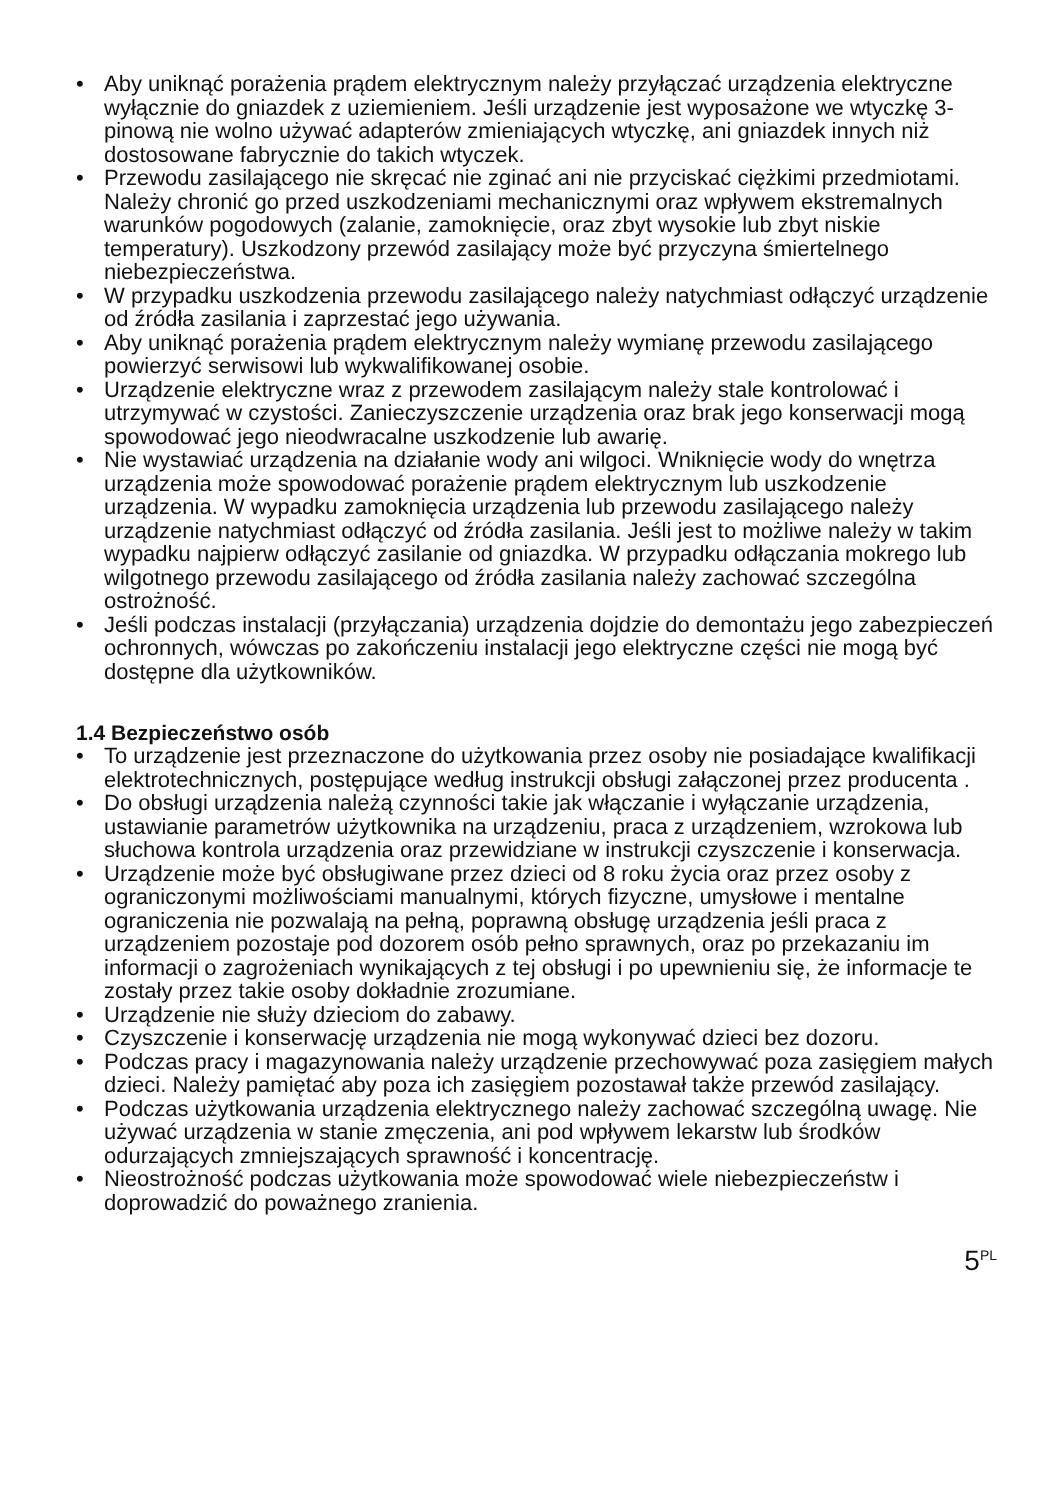• Aby uniknąć porażenia prądem elektrycznym należy przyłączać urządzenia elektryczne wyłącznie do gniazdek z uziemieniem. Jeśli urządzenie jest wyposażone we wtyczkę 3-pinową nie wolno używać adapterów zmieniających wtyczkę, ani gniazdek innych niż dostosowane fabrycznie do takich wtyczek.
• Przewodu zasilającego nie skręcać nie zginać ani nie przyciskać ciężkimi przedmiotami. Należy chronić go przed uszkodzeniami mechanicznymi oraz wpływem ekstremalnych warunków pogodowych (zalanie, zamoknięcie, oraz zbyt wysokie lub zbyt niskie temperatury). Uszkodzony przewód zasilający może być przyczyna śmiertelnego niebezpieczeństwa.
• W przypadku uszkodzenia przewodu zasilającego należy natychmiast odłączyć urządzenie od źródła zasilania i zaprzestać jego używania.
• Aby uniknąć porażenia prądem elektrycznym należy wymianę przewodu zasilającego powierzyć serwisowi lub wykwalifikowanej osobie.
• Urządzenie elektryczne wraz z przewodem zasilającym należy stale kontrolować i utrzymywać w czystości. Zanieczyszczenie urządzenia oraz brak jego konserwacji mogą spowodować jego nieodwracalne uszkodzenie lub awarię.
• Nie wystawiać urządzenia na działanie wody ani wilgoci. Wniknięcie wody do wnętrza urządzenia może spowodować porażenie prądem elektrycznym lub uszkodzenie urządzenia. W wypadku zamoknięcia urządzenia lub przewodu zasilającego należy urządzenie natychmiast odłączyć od źródła zasilania. Jeśli jest to możliwe należy w takim wypadku najpierw odłączyć zasilanie od gniazdka. W przypadku odłączania mokrego lub wilgotnego przewodu zasilającego od źródła zasilania należy zachować szczególna ostrożność.
• Jeśli podczas instalacji (przyłączania) urządzenia dojdzie do demontażu jego zabezpieczeń ochronnych, wówczas po zakończeniu instalacji jego elektryczne części nie mogą być dostępne dla użytkowników.
1.4 Bezpieczeństwo osób
• To urządzenie jest przeznaczone do użytkowania przez osoby nie posiadające kwalifikacji elektrotechnicznych, postępujące według instrukcji obsługi załączonej przez producenta .
• Do obsługi urządzenia należą czynności takie jak włączanie i wyłączanie urządzenia, ustawianie parametrów użytkownika na urządzeniu, praca z urządzeniem, wzrokowa lub słuchowa kontrola urządzenia oraz przewidziane w instrukcji czyszczenie i konserwacja.
• Urządzenie może być obsługiwane przez dzieci od 8 roku życia oraz przez osoby z ograniczonymi możliwościami manualnymi, których fizyczne, umysłowe i mentalne ograniczenia nie pozwalają na pełną, poprawną obsługę urządzenia jeśli praca z urządzeniem pozostaje pod dozorem osób pełno sprawnych, oraz po przekazaniu im informacji o zagrożeniach wynikających z tej obsługi i po upewnieniu się, że informacje te zostały przez takie osoby dokładnie zrozumiane.
• Urządzenie nie służy dzieciom do zabawy.
• Czyszczenie i konserwację urządzenia nie mogą wykonywać dzieci bez dozoru.
• Podczas pracy i magazynowania należy urządzenie przechowywać poza zasięgiem małych dzieci. Należy pamiętać aby poza ich zasięgiem pozostawał także przewód zasilający.
• Podczas użytkowania urządzenia elektrycznego należy zachować szczególną uwagę. Nie używać urządzenia w stanie zmęczenia, ani pod wpływem lekarstw lub środków odurzających zmniejszających sprawność i koncentrację.
• Nieostrożność podczas użytkowania może spowodować wiele niebezpieczeństw i doprowadzić do poważnego zranienia.
5<sup>PL</sup>